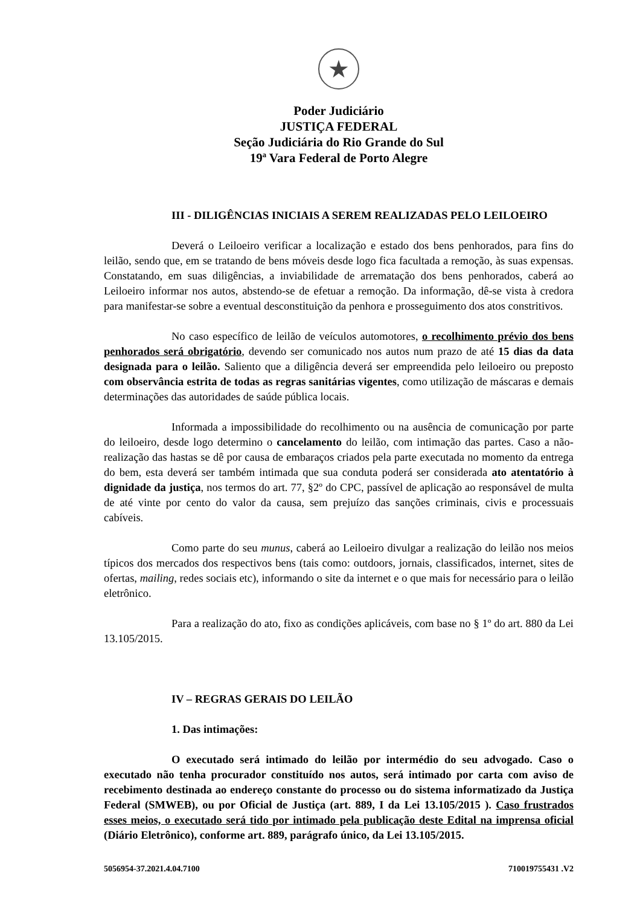★
Poder Judiciário
JUSTIÇA FEDERAL
Seção Judiciária do Rio Grande do Sul
19ª Vara Federal de Porto Alegre
III - DILIGÊNCIAS INICIAIS A SEREM REALIZADAS PELO LEILOEIRO
Deverá o Leiloeiro verificar a localização e estado dos bens penhorados, para fins do leilão, sendo que, em se tratando de bens móveis desde logo fica facultada a remoção, às suas expensas. Constatando, em suas diligências, a inviabilidade de arrematação dos bens penhorados, caberá ao Leiloeiro informar nos autos, abstendo-se de efetuar a remoção. Da informação, dê-se vista à credora para manifestar-se sobre a eventual desconstituição da penhora e prosseguimento dos atos constritivos.
No caso específico de leilão de veículos automotores, o recolhimento prévio dos bens penhorados será obrigatório, devendo ser comunicado nos autos num prazo de até 15 dias da data designada para o leilão. Saliento que a diligência deverá ser empreendida pelo leiloeiro ou preposto com observância estrita de todas as regras sanitárias vigentes, como utilização de máscaras e demais determinações das autoridades de saúde pública locais.
Informada a impossibilidade do recolhimento ou na ausência de comunicação por parte do leiloeiro, desde logo determino o cancelamento do leilão, com intimação das partes. Caso a não-realização das hastas se dê por causa de embaraços criados pela parte executada no momento da entrega do bem, esta deverá ser também intimada que sua conduta poderá ser considerada ato atentatório à dignidade da justiça, nos termos do art. 77, §2º do CPC, passível de aplicação ao responsável de multa de até vinte por cento do valor da causa, sem prejuízo das sanções criminais, civis e processuais cabíveis.
Como parte do seu munus, caberá ao Leiloeiro divulgar a realização do leilão nos meios típicos dos mercados dos respectivos bens (tais como: outdoors, jornais, classificados, internet, sites de ofertas, mailing, redes sociais etc), informando o site da internet e o que mais for necessário para o leilão eletrônico.
Para a realização do ato, fixo as condições aplicáveis, com base no § 1º do art. 880 da Lei 13.105/2015.
IV – REGRAS GERAIS DO LEILÃO
1. Das intimações:
O executado será intimado do leilão por intermédio do seu advogado. Caso o executado não tenha procurador constituído nos autos, será intimado por carta com aviso de recebimento destinada ao endereço constante do processo ou do sistema informatizado da Justiça Federal (SMWEB), ou por Oficial de Justiça (art. 889, I da Lei 13.105/2015 ). Caso frustrados esses meios, o executado será tido por intimado pela publicação deste Edital na imprensa oficial (Diário Eletrônico), conforme art. 889, parágrafo único, da Lei 13.105/2015.
5056954-37.2021.4.04.7100 710019755431 .V2